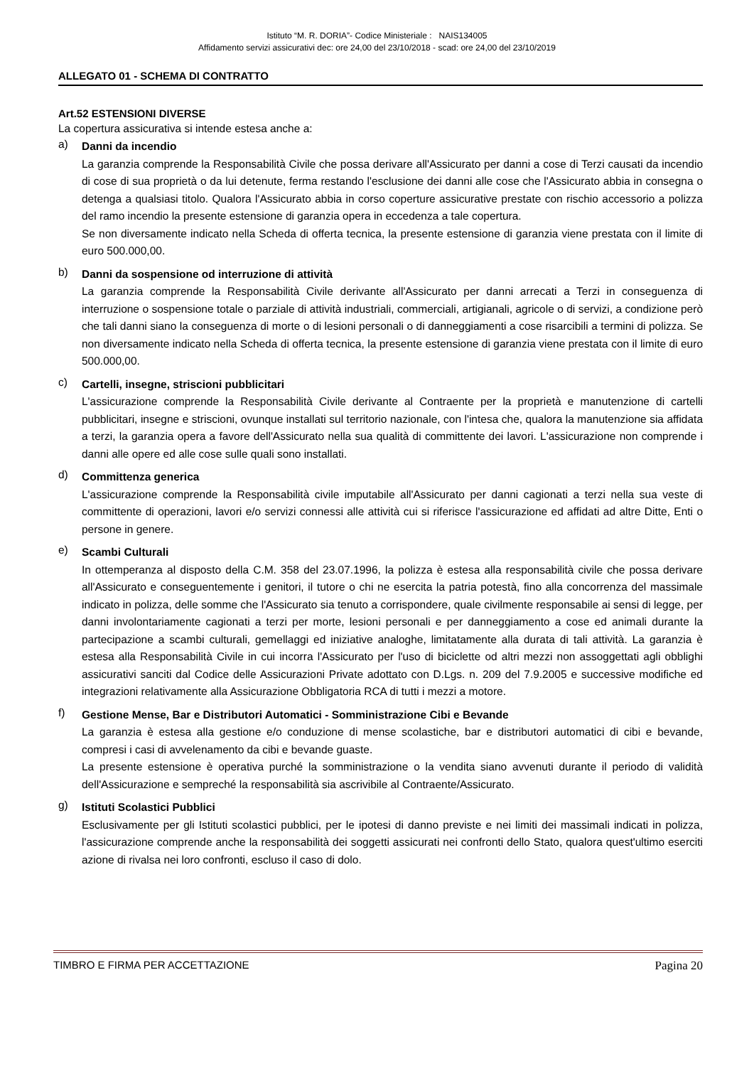Istituto “M. R. DORIA”- Codice Ministeriale : NAIS134005
Affidamento servizi assicurativi dec: ore 24,00 del 23/10/2018 - scad: ore 24,00 del 23/10/2019
ALLEGATO 01 - SCHEMA DI CONTRATTO
Art.52 ESTENSIONI DIVERSE
La copertura assicurativa si intende estesa anche a:
a)
Danni da incendio
La garanzia comprende la Responsabilità Civile che possa derivare all'Assicurato per danni a cose di Terzi causati da incendio di cose di sua proprietà o da lui detenute, ferma restando l'esclusione dei danni alle cose che l'Assicurato abbia in consegna o detenga a qualsiasi titolo. Qualora l'Assicurato abbia in corso coperture assicurative prestate con rischio accessorio a polizza del ramo incendio la presente estensione di garanzia opera in eccedenza a tale copertura.
Se non diversamente indicato nella Scheda di offerta tecnica, la presente estensione di garanzia viene prestata con il limite di euro 500.000,00.
b)
Danni da sospensione od interruzione di attività
La garanzia comprende la Responsabilità Civile derivante all'Assicurato per danni arrecati a Terzi in conseguenza di interruzione o sospensione totale o parziale di attività industriali, commerciali, artigianali, agricole o di servizi, a condizione però che tali danni siano la conseguenza di morte o di lesioni personali o di danneggiamenti a cose risarcibili a termini di polizza. Se non diversamente indicato nella Scheda di offerta tecnica, la presente estensione di garanzia viene prestata con il limite di euro 500.000,00.
c)
Cartelli, insegne, striscioni pubblicitari
L'assicurazione comprende la Responsabilità Civile derivante al Contraente per la proprietà e manutenzione di cartelli pubblicitari, insegne e striscioni, ovunque installati sul territorio nazionale, con l'intesa che, qualora la manutenzione sia affidata a terzi, la garanzia opera a favore dell'Assicurato nella sua qualità di committente dei lavori. L'assicurazione non comprende i danni alle opere ed alle cose sulle quali sono installati.
d)
Committenza generica
L'assicurazione comprende la Responsabilità civile imputabile all'Assicurato per danni cagionati a terzi nella sua veste di committente di operazioni, lavori e/o servizi connessi alle attività cui si riferisce l'assicurazione ed affidati ad altre Ditte, Enti o persone in genere.
e)
Scambi Culturali
In ottemperanza al disposto della C.M. 358 del 23.07.1996, la polizza è estesa alla responsabilità civile che possa derivare all'Assicurato e conseguentemente i genitori, il tutore o chi ne esercita la patria potestà, fino alla concorrenza del massimale indicato in polizza, delle somme che l'Assicurato sia tenuto a corrispondere, quale civilmente responsabile ai sensi di legge, per danni involontariamente cagionati a terzi per morte, lesioni personali e per danneggiamento a cose ed animali durante la partecipazione a scambi culturali, gemellaggi ed iniziative analoghe, limitatamente alla durata di tali attività. La garanzia è estesa alla Responsabilità Civile in cui incorra l'Assicurato per l'uso di biciclette od altri mezzi non assoggettati agli obblighi assicurativi sanciti dal Codice delle Assicurazioni Private adottato con D.Lgs. n. 209 del 7.9.2005 e successive modifiche ed integrazioni relativamente alla Assicurazione Obbligatoria RCA di tutti i mezzi a motore.
f)
Gestione Mense, Bar e Distributori Automatici - Somministrazione Cibi e Bevande
La garanzia è estesa alla gestione e/o conduzione di mense scolastiche, bar e distributori automatici di cibi e bevande, compresi i casi di avvelenamento da cibi e bevande guaste.
La presente estensione è operativa purché la somministrazione o la vendita siano avvenuti durante il periodo di validità dell'Assicurazione e sempreché la responsabilità sia ascrivibile al Contraente/Assicurato.
g)
Istituti Scolastici Pubblici
Esclusivamente per gli Istituti scolastici pubblici, per le ipotesi di danno previste e nei limiti dei massimali indicati in polizza, l'assicurazione comprende anche la responsabilità dei soggetti assicurati nei confronti dello Stato, qualora quest'ultimo eserciti azione di rivalsa nei loro confronti, escluso il caso di dolo.
TIMBRO E FIRMA PER ACCETTAZIONE Pagina 20